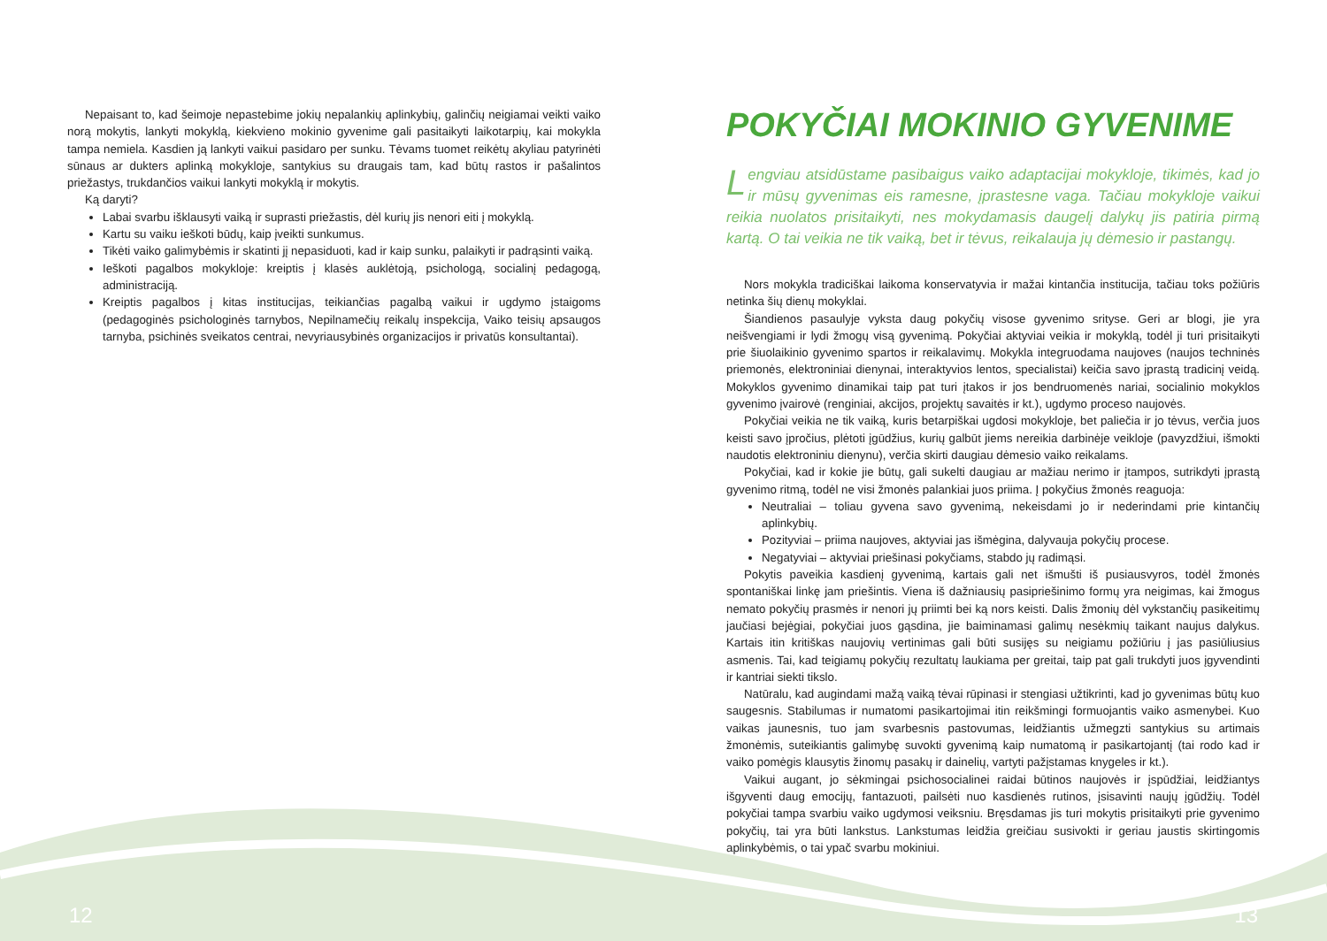Nepaisant to, kad šeimoje nepastebime jokių nepalankių aplinkybių, galinčių neigiamai veikti vaiko norą mokytis, lankyti mokyklą, kiekvieno mokinio gyvenime gali pasitaikyti laikotarpių, kai mokykla tampa nemiela. Kasdien ją lankyti vaikui pasidaro per sunku. Tėvams tuomet reikėtų akyliau patyrinėti sūnaus ar dukters aplinką mokykloje, santykius su draugais tam, kad būtų rastos ir pašalintos priežastys, trukdančios vaikui lankyti mokyklą ir mokytis.
Ką daryti?
Labai svarbu išklausyti vaiką ir suprasti priežastis, dėl kurių jis nenori eiti į mokyklą.
Kartu su vaiku ieškoti būdų, kaip įveikti sunkumus.
Tikėti vaiko galimybėmis ir skatinti jį nepasiduoti, kad ir kaip sunku, palaikyti ir padrąsinti vaiką.
Ieškoti pagalbos mokykloje: kreiptis į klasės auklėtoją, psichologą, socialinį pedagogą, administraciją.
Kreiptis pagalbos į kitas institucijas, teikiančias pagalbą vaikui ir ugdymo įstaigoms (pedagoginės psichologinės tarnybos, Nepilnamečių reikalų inspekcija, Vaiko teisių apsaugos tarnyba, psichinės sveikatos centrai, nevyriausybinės organizacijos ir privatūs konsultantai).
POKYČIAI MOKINIO GYVENIME
Lengviau atsidūstame pasibaigus vaiko adaptacijai mokykloje, tikimės, kad jo ir mūsų gyvenimas eis ramesne, įprastesne vaga. Tačiau mokykloje vaikui reikia nuolatos prisitaikyti, nes mokydamasis daugelį dalykų jis patiria pirmą kartą. O tai veikia ne tik vaiką, bet ir tėvus, reikalauja jų dėmesio ir pastangų.
Nors mokykla tradiciškai laikoma konservatyvia ir mažai kintančia institucija, tačiau toks požiūris netinka šių dienų mokyklai.
Šiandienos pasaulyje vyksta daug pokyčių visose gyvenimo srityse. Geri ar blogi, jie yra neišvengiami ir lydi žmogų visą gyvenimą. Pokyčiai aktyviai veikia ir mokyklą, todėl ji turi prisitaikyti prie šiuolaikinio gyvenimo spartos ir reikalavimų. Mokykla integruodama naujoves (naujos techninės priemonės, elektroniniai dienynai, interaktyvios lentos, specialistai) keičia savo įprastą tradicinį veidą. Mokyklos gyvenimo dinamikai taip pat turi įtakos ir jos bendruomenės nariai, socialinio mokyklos gyvenimo įvairovė (renginiai, akcijos, projektų savaitės ir kt.), ugdymo proceso naujovės.
Pokyčiai veikia ne tik vaiką, kuris betarpiškai ugdosi mokykloje, bet paliečia ir jo tėvus, verčia juos keisti savo įpročius, plėtoti įgūdžius, kurių galbūt jiems nereikia darbinėje veikloje (pavyzdžiui, išmokti naudotis elektroniniu dienynu), verčia skirti daugiau dėmesio vaiko reikalams.
Pokyčiai, kad ir kokie jie būtų, gali sukelti daugiau ar mažiau nerimo ir įtampos, sutrikdyti įprastą gyvenimo ritmą, todėl ne visi žmonės palankiai juos priima. Į pokyčius žmonės reaguoja:
Neutraliai – toliau gyvena savo gyvenimą, nekeisdami jo ir nederindami prie kintančių aplinkybių.
Pozityviai – priima naujoves, aktyviai jas išmėgina, dalyvauja pokyčių procese.
Negatyviai – aktyviai priešinasi pokyčiams, stabdo jų radimąsi.
Pokytis paveikia kasdienį gyvenimą, kartais gali net išmušti iš pusiausvyros, todėl žmonės spontaniškai linkę jam priešintis. Viena iš dažniausių pasipriešinimo formų yra neigimas, kai žmogus nemato pokyčių prasmės ir nenori jų priimti bei ką nors keisti. Dalis žmonių dėl vykstančių pasikeitimų jaučiasi bejėgiai, pokyčiai juos gąsdina, jie baiminamasi galimų nesėkmių taikant naujus dalykus. Kartais itin kritiškas naujovių vertinimas gali būti susijęs su neigiamu požiūriu į jas pasiūliusius asmenis. Tai, kad teigiamų pokyčių rezultatų laukiama per greitai, taip pat gali trukdyti juos įgyvendinti ir kantriai siekti tikslo.
Natūralu, kad augindami mažą vaiką tėvai rūpinasi ir stengiasi užtikrinti, kad jo gyvenimas būtų kuo saugesnis. Stabilumas ir numatomi pasikartojimai itin reikšmingi formuojantis vaiko asmenybei. Kuo vaikas jaunesnis, tuo jam svarbesnis pastovumas, leidžiantis užmegzti santykius su artimais žmonėmis, suteikiantis galimybę suvokti gyvenimą kaip numatomą ir pasikartojantį (tai rodo kad ir vaiko pomėgis klausytis žinomų pasakų ir dainelių, vartyti pažįstamas knygeles ir kt.).
Vaikui augant, jo sėkmingai psichosocialinei raidai būtinos naujovės ir įspūdžiai, leidžiantys išgyventi daug emocijų, fantazuoti, pailsėti nuo kasdienės rutinos, įsisavinti naujų įgūdžių. Todėl pokyčiai tampa svarbiu vaiko ugdymosi veiksniu. Bręsdamas jis turi mokytis prisitaikyti prie gyvenimo pokyčių, tai yra būti lankstus. Lankstumas leidžia greičiau susivokti ir geriau jaustis skirtingomis aplinkybėmis, o tai ypač svarbu mokiniui.
12 13